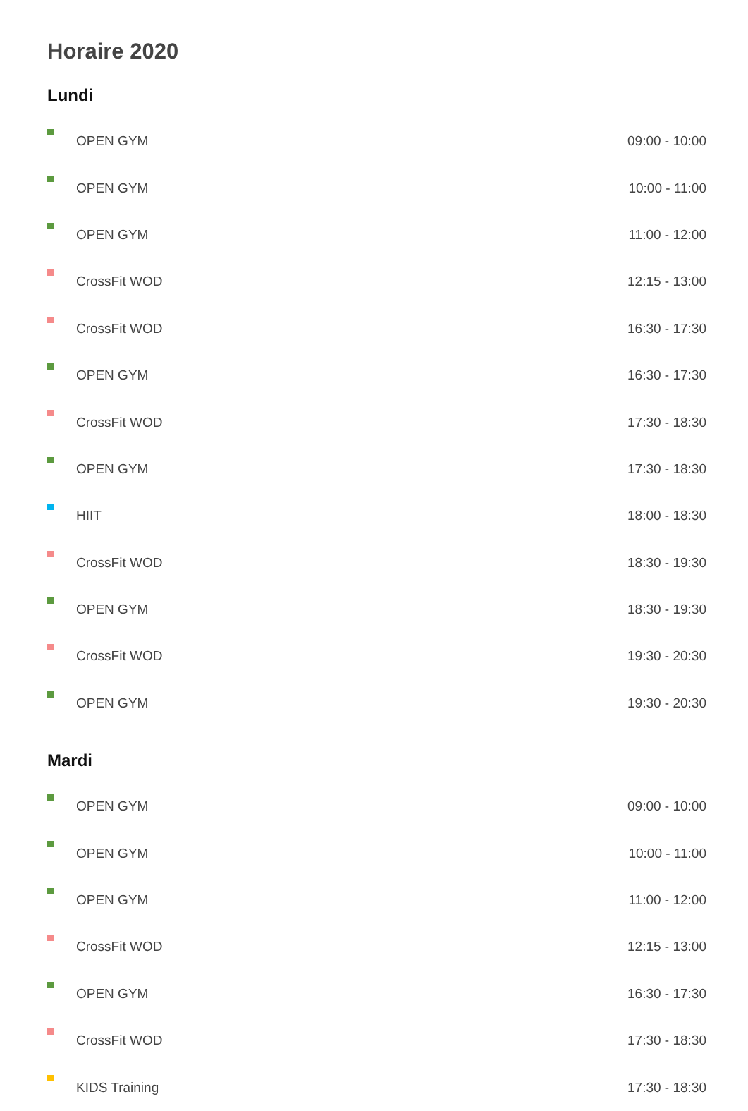Horaire 2020
Lundi
| | OPEN GYM | 09:00 - 10:00 |
| | OPEN GYM | 10:00 - 11:00 |
| | OPEN GYM | 11:00 - 12:00 |
| | CrossFit WOD | 12:15 - 13:00 |
| | CrossFit WOD | 16:30 - 17:30 |
| | OPEN GYM | 16:30 - 17:30 |
| | CrossFit WOD | 17:30 - 18:30 |
| | OPEN GYM | 17:30 - 18:30 |
| | HIIT | 18:00 - 18:30 |
| | CrossFit WOD | 18:30 - 19:30 |
| | OPEN GYM | 18:30 - 19:30 |
| | CrossFit WOD | 19:30 - 20:30 |
| | OPEN GYM | 19:30 - 20:30 |
Mardi
| | OPEN GYM | 09:00 - 10:00 |
| | OPEN GYM | 10:00 - 11:00 |
| | OPEN GYM | 11:00 - 12:00 |
| | CrossFit WOD | 12:15 - 13:00 |
| | OPEN GYM | 16:30 - 17:30 |
| | CrossFit WOD | 17:30 - 18:30 |
| | KIDS Training | 17:30 - 18:30 |